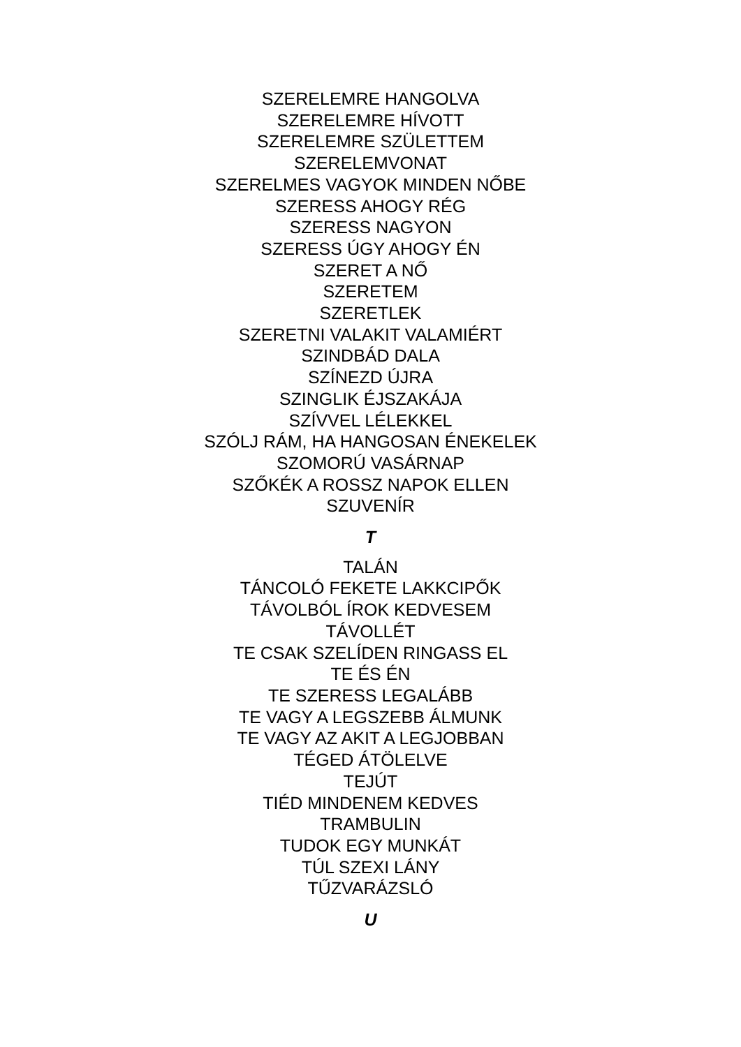SZERELEMRE HANGOLVA
SZERELEMRE HÍVOTT
SZERELEMRE SZÜLETTEM
SZERELEMVONAT
SZERELMES VAGYOK MINDEN NŐBE
SZERESS AHOGY RÉG
SZERESS NAGYON
SZERESS ÚGY AHOGY ÉN
SZERET A NŐ
SZERETEM
SZERETLEK
SZERETNI VALAKIT VALAMIÉRT
SZINDBÁD DALA
SZÍNEZD ÚJRA
SZINGLIK ÉJSZAKÁJA
SZÍVVEL LÉLEKKEL
SZÓLJ RÁM, HA HANGOSAN ÉNEKELEK
SZOMORÚ VASÁRNAP
SZŐKÉK A ROSSZ NAPOK ELLEN
SZUVENÍR
T
TALÁN
TÁNCOLÓ FEKETE LAKKCIPŐK
TÁVOLBÓL ÍROK KEDVESEM
TÁVOLLÉT
TE CSAK SZELÍDEN RINGASS EL
TE ÉS ÉN
TE SZERESS LEGALÁBB
TE VAGY A LEGSZEBB ÁLMUNK
TE VAGY AZ AKIT A LEGJOBBAN
TÉGED ÁTÖLELVE
TEJÚT
TIÉD MINDENEM KEDVES
TRAMBULIN
TUDOK EGY MUNKÁT
TÚL SZEXI LÁNY
TŰZVARÁZSLÓ
U